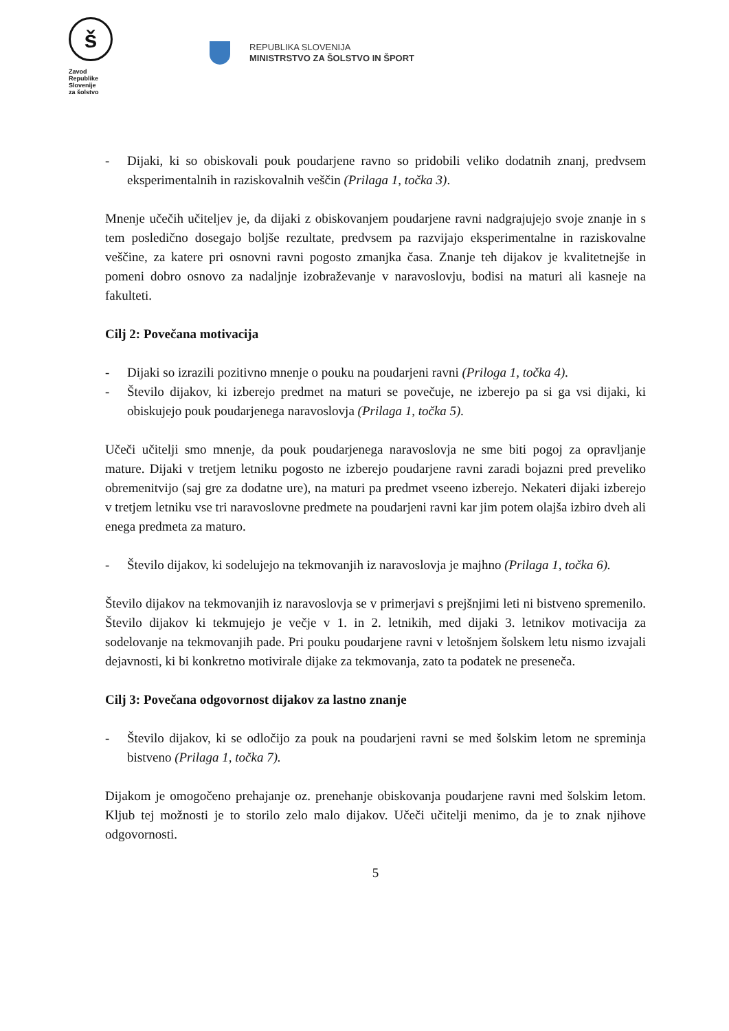š
Zavod
Republike
Slovenije
za šolstvo
REPUBLIKA SLOVENIJA
MINISTRSTVO ZA ŠOLSTVO IN ŠPORT
- Dijaki, ki so obiskovali pouk poudarjene ravno so pridobili veliko dodatnih znanj, predvsem eksperimentalnih in raziskovalnih veščin (Prilaga 1, točka 3).
Mnenje učečih učiteljev je, da dijaki z obiskovanjem poudarjene ravni nadgrajujejo svoje znanje in s tem posledično dosegajo boljše rezultate, predvsem pa razvijajo eksperimentalne in raziskovalne veščine, za katere pri osnovni ravni pogosto zmanjka časa. Znanje teh dijakov je kvalitetnejše in pomeni dobro osnovo za nadaljnje izobraževanje v naravoslovju, bodisi na maturi ali kasneje na fakulteti.
Cilj 2: Povečana motivacija
- Dijaki so izrazili pozitivno mnenje o pouku na poudarjeni ravni (Priloga 1, točka 4).
- Število dijakov, ki izberejo predmet na maturi se povečuje, ne izberejo pa si ga vsi dijaki, ki obiskujejo pouk poudarjenega naravoslovja (Prilaga 1, točka 5).
Učeči učitelji smo mnenje, da pouk poudarjenega naravoslovja ne sme biti pogoj za opravljanje mature. Dijaki v tretjem letniku pogosto ne izberejo poudarjene ravni zaradi bojazni pred preveliko obremenitvijo (saj gre za dodatne ure), na maturi pa predmet vseeno izberejo. Nekateri dijaki izberejo v tretjem letniku vse tri naravoslovne predmete na poudarjeni ravni kar jim potem olajša izbiro dveh ali enega predmeta za maturo.
- Število dijakov, ki sodelujejo na tekmovanjih iz naravoslovja je majhno (Prilaga 1, točka 6).
Število dijakov na tekmovanjih iz naravoslovja se v primerjavi s prejšnjimi leti ni bistveno spremenilo. Število dijakov ki tekmujejo je večje v 1. in 2. letnikih, med dijaki 3. letnikov motivacija za sodelovanje na tekmovanjih pade. Pri pouku poudarjene ravni v letošnjem šolskem letu nismo izvajali dejavnosti, ki bi konkretno motivirale dijake za tekmovanja, zato ta podatek ne preseneča.
Cilj 3: Povečana odgovornost dijakov za lastno znanje
- Število dijakov, ki se odločijo za pouk na poudarjeni ravni se med šolskim letom ne spreminja bistveno (Prilaga 1, točka 7).
Dijakom je omogočeno prehajanje oz. prenehanje obiskovanja poudarjene ravni med šolskim letom. Kljub tej možnosti je to storilo zelo malo dijakov. Učeči učitelji menimo, da je to znak njihove odgovornosti.
5